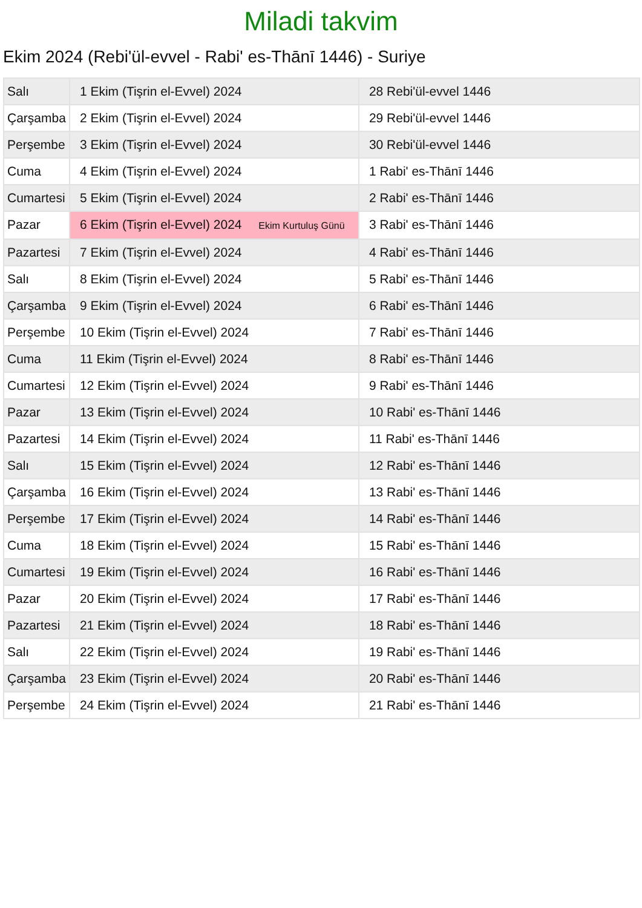Miladi takvim
Ekim 2024 (Rebi'ül-evvel - Rabi' es-Thānī 1446) - Suriye
| Salı | 1 Ekim (Tişrin el-Evvel) 2024 | 28 Rebi'ül-evvel 1446 |
| Çarşamba | 2 Ekim (Tişrin el-Evvel) 2024 | 29 Rebi'ül-evvel 1446 |
| Perşembe | 3 Ekim (Tişrin el-Evvel) 2024 | 30 Rebi'ül-evvel 1446 |
| Cuma | 4 Ekim (Tişrin el-Evvel) 2024 | 1 Rabi' es-Thānī 1446 |
| Cumartesi | 5 Ekim (Tişrin el-Evvel) 2024 | 2 Rabi' es-Thānī 1446 |
| Pazar | 6 Ekim (Tişrin el-Evvel) 2024 Ekim Kurtuluş Günü | 3 Rabi' es-Thānī 1446 |
| Pazartesi | 7 Ekim (Tişrin el-Evvel) 2024 | 4 Rabi' es-Thānī 1446 |
| Salı | 8 Ekim (Tişrin el-Evvel) 2024 | 5 Rabi' es-Thānī 1446 |
| Çarşamba | 9 Ekim (Tişrin el-Evvel) 2024 | 6 Rabi' es-Thānī 1446 |
| Perşembe | 10 Ekim (Tişrin el-Evvel) 2024 | 7 Rabi' es-Thānī 1446 |
| Cuma | 11 Ekim (Tişrin el-Evvel) 2024 | 8 Rabi' es-Thānī 1446 |
| Cumartesi | 12 Ekim (Tişrin el-Evvel) 2024 | 9 Rabi' es-Thānī 1446 |
| Pazar | 13 Ekim (Tişrin el-Evvel) 2024 | 10 Rabi' es-Thānī 1446 |
| Pazartesi | 14 Ekim (Tişrin el-Evvel) 2024 | 11 Rabi' es-Thānī 1446 |
| Salı | 15 Ekim (Tişrin el-Evvel) 2024 | 12 Rabi' es-Thānī 1446 |
| Çarşamba | 16 Ekim (Tişrin el-Evvel) 2024 | 13 Rabi' es-Thānī 1446 |
| Perşembe | 17 Ekim (Tişrin el-Evvel) 2024 | 14 Rabi' es-Thānī 1446 |
| Cuma | 18 Ekim (Tişrin el-Evvel) 2024 | 15 Rabi' es-Thānī 1446 |
| Cumartesi | 19 Ekim (Tişrin el-Evvel) 2024 | 16 Rabi' es-Thānī 1446 |
| Pazar | 20 Ekim (Tişrin el-Evvel) 2024 | 17 Rabi' es-Thānī 1446 |
| Pazartesi | 21 Ekim (Tişrin el-Evvel) 2024 | 18 Rabi' es-Thānī 1446 |
| Salı | 22 Ekim (Tişrin el-Evvel) 2024 | 19 Rabi' es-Thānī 1446 |
| Çarşamba | 23 Ekim (Tişrin el-Evvel) 2024 | 20 Rabi' es-Thānī 1446 |
| Perşembe | 24 Ekim (Tişrin el-Evvel) 2024 | 21 Rabi' es-Thānī 1446 |